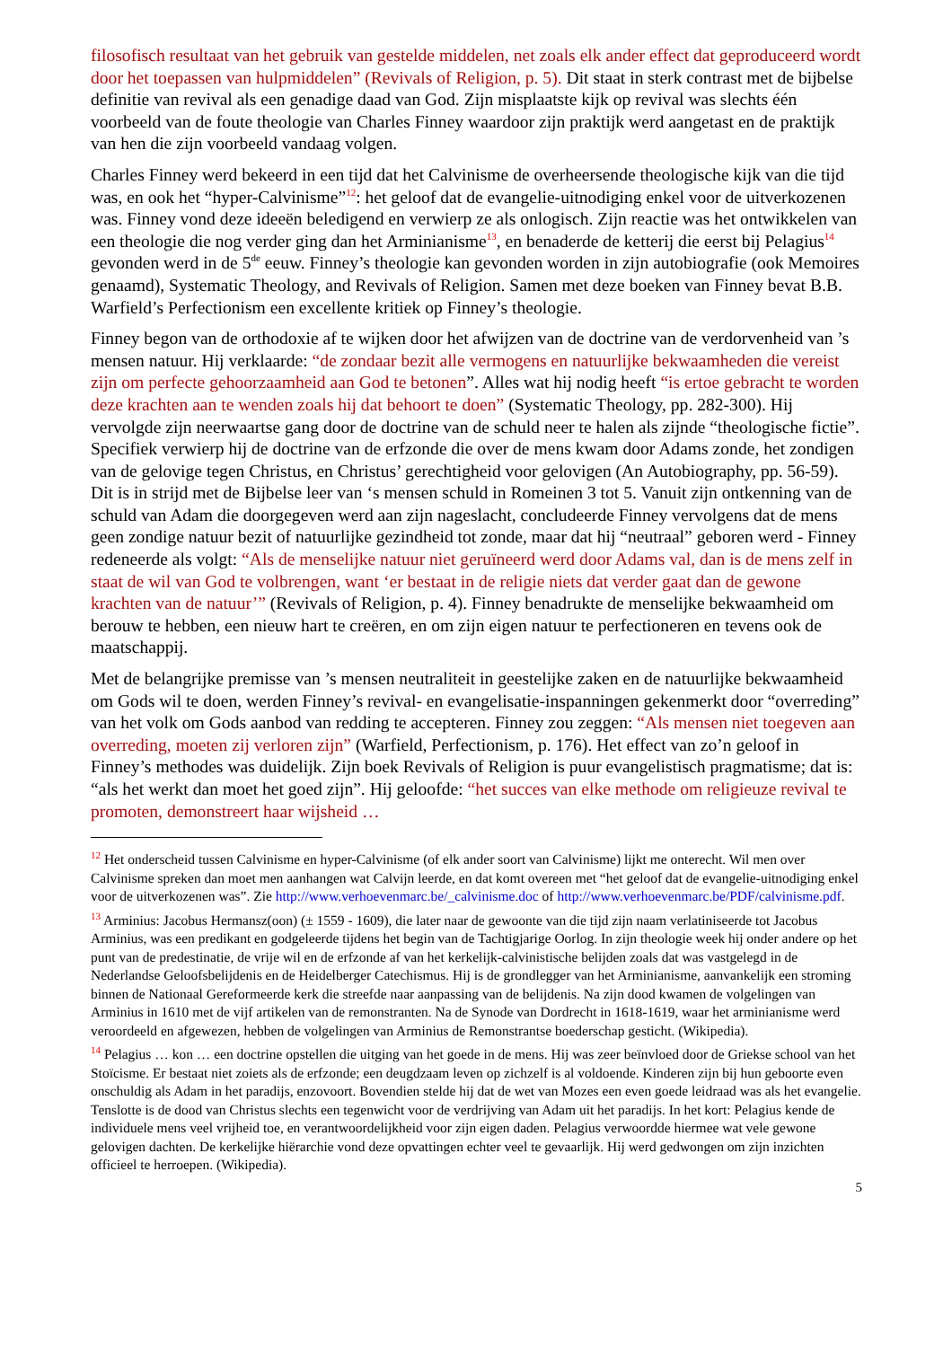filosofisch resultaat van het gebruik van gestelde middelen, net zoals elk ander effect dat geproduceerd wordt door het toepassen van hulpmiddelen” (Revivals of Religion, p. 5). Dit staat in sterk contrast met de bijbelse definitie van revival als een genadige daad van God. Zijn misplaatste kijk op revival was slechts één voorbeeld van de foute theologie van Charles Finney waardoor zijn praktijk werd aangetast en de praktijk van hen die zijn voorbeeld vandaag volgen.
Charles Finney werd bekeerd in een tijd dat het Calvinisme de overheersende theologische kijk van die tijd was, en ook het “hyper-Calvinisme”<sup>12</sup>: het geloof dat de evangelie-uitnodiging enkel voor de uitverkozenen was. Finney vond deze ideeën beledigend en verwierp ze als onlogisch. Zijn reactie was het ontwikkelen van een theologie die nog verder ging dan het Arminianisme<sup>13</sup>, en benaderde de ketterij die eerst bij Pelagius<sup>14</sup> gevonden werd in de 5<sup>de</sup> eeuw. Finney’s theologie kan gevonden worden in zijn autobiografie (ook Memoires genaamd), Systematic Theology, and Revivals of Religion. Samen met deze boeken van Finney bevat B.B. Warfield’s Perfectionism een excellente kritiek op Finney’s theologie.
Finney begon van de orthodoxie af te wijken door het afwijzen van de doctrine van de verdorvenheid van ’s mensen natuur. Hij verklaarde: “de zondaar bezit alle vermogens en natuurlijke bekwaamheden die vereist zijn om perfecte gehoorzaamheid aan God te betonen”. Alles wat hij nodig heeft “is ertoe gebracht te worden deze krachten aan te wenden zoals hij dat behoort te doen” (Systematic Theology, pp. 282-300). Hij vervolgde zijn neerwaartse gang door de doctrine van de schuld neer te halen als zijnde “theologische fictie”. Specifiek verwierp hij de doctrine van de erfzonde die over de mens kwam door Adams zonde, het zondigen van de gelovige tegen Christus, en Christus’ gerechtigheid voor gelovigen (An Autobiography, pp. 56-59). Dit is in strijd met de Bijbelse leer van ‘s mensen schuld in Romeinen 3 tot 5. Vanuit zijn ontkenning van de schuld van Adam die doorgegeven werd aan zijn nageslacht, concludeerde Finney vervolgens dat de mens geen zondige natuur bezit of natuurlijke gezindheid tot zonde, maar dat hij “neutraal” geboren werd - Finney redeneerde als volgt: “Als de menselijke natuur niet geruïneerd werd door Adams val, dan is de mens zelf in staat de wil van God te volbrengen, want ‘er bestaat in de religie niets dat verder gaat dan de gewone krachten van de natuur’” (Revivals of Religion, p. 4). Finney benadrukte de menselijke bekwaamheid om berouw te hebben, een nieuw hart te creëren, en om zijn eigen natuur te perfectioneren en tevens ook de maatschappij.
Met de belangrijke premisse van ’s mensen neutraliteit in geestelijke zaken en de natuurlijke bekwaamheid om Gods wil te doen, werden Finney’s revival- en evangelisatie-inspanningen gekenmerkt door “overreding” van het volk om Gods aanbod van redding te accepteren. Finney zou zeggen: “Als mensen niet toegeven aan overreding, moeten zij verloren zijn” (Warfield, Perfectionism, p. 176). Het effect van zo’n geloof in Finney’s methodes was duidelijk. Zijn boek Revivals of Religion is puur evangelistisch pragmatisme; dat is: “als het werkt dan moet het goed zijn”. Hij geloofde: “het succes van elke methode om religieuze revival te promoten, demonstreert haar wijsheid …
<sup>12</sup> Het onderscheid tussen Calvinisme en hyper-Calvinisme (of elk ander soort van Calvinisme) lijkt me onterecht. Wil men over Calvinisme spreken dan moet men aanhangen wat Calvijn leerde, en dat komt overeen met “het geloof dat de evangelie-uitnodiging enkel voor de uitverkozenen was”. Zie http://www.verhoevenmarc.be/_calvinisme.doc of http://www.verhoevenmarc.be/PDF/calvinisme.pdf.
<sup>13</sup> Arminius: Jacobus Hermansz(oon) (± 1559 - 1609), die later naar de gewoonte van die tijd zijn naam verlatiniseerde tot Jacobus Arminius, was een predikant en godgeleerde tijdens het begin van de Tachtigjarige Oorlog. In zijn theologie week hij onder andere op het punt van de predestinatie, de vrije wil en de erfzonde af van het kerkelijk-calvinistische belijden zoals dat was vastgelegd in de Nederlandse Geloofsbelijdenis en de Heidelberger Catechismus. Hij is de grondlegger van het Arminianisme, aanvankelijk een stroming binnen de Nationaal Gereformeerde kerk die streefde naar aanpassing van de belijdenis. Na zijn dood kwamen de volgelingen van Arminius in 1610 met de vijf artikelen van de remonstranten. Na de Synode van Dordrecht in 1618-1619, waar het arminianisme werd veroordeeld en afgewezen, hebben de volgelingen van Arminius de Remonstrantse boederschap gesticht. (Wikipedia).
<sup>14</sup> Pelagius … kon … een doctrine opstellen die uitging van het goede in de mens. Hij was zeer beïnvloed door de Griekse school van het Stoïcisme. Er bestaat niet zoiets als de erfzonde; een deugdzaam leven op zichzelf is al voldoende. Kinderen zijn bij hun geboorte even onschuldig als Adam in het paradijs, enzovoort. Bovendien stelde hij dat de wet van Mozes een even goede leidraad was als het evangelie. Tenslotte is de dood van Christus slechts een tegenwicht voor de verdrijving van Adam uit het paradijs. In het kort: Pelagius kende de individuele mens veel vrijheid toe, en verantwoordelijkheid voor zijn eigen daden. Pelagius verwoordde hiermee wat vele gewone gelovigen dachten. De kerkelijke hiërarchie vond deze opvattingen echter veel te gevaarlijk. Hij werd gedwongen om zijn inzichten officieel te herroepen. (Wikipedia).
5